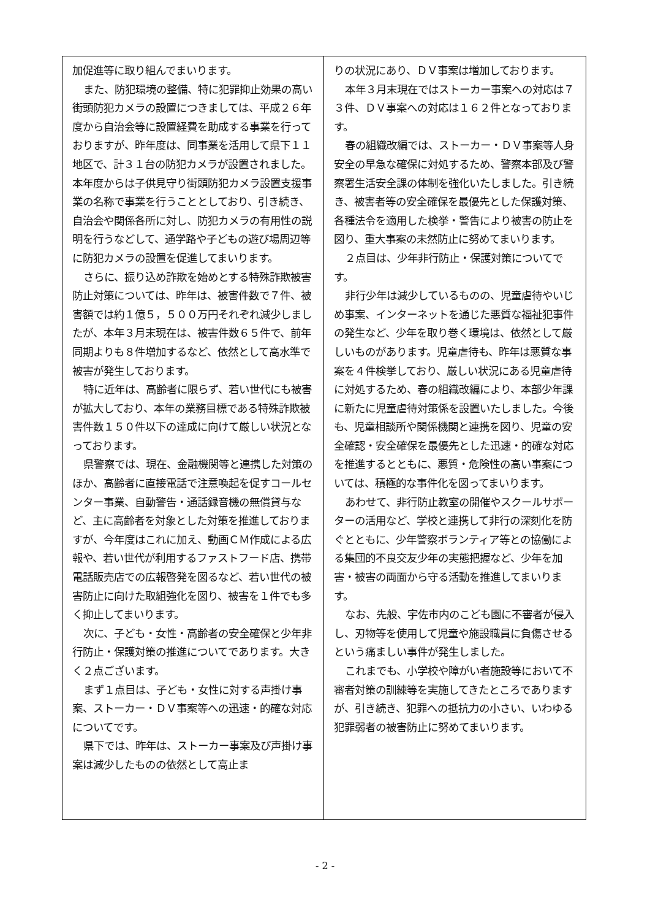加促進等に取り組んでまいります。
また、防犯環境の整備、特に犯罪抑止効果の高い街頭防犯カメラの設置につきましては、平成２６年度から自治会等に設置経費を助成する事業を行っておりますが、昨年度は、同事業を活用して県下１１地区で、計３１台の防犯カメラが設置されました。本年度からは子供見守り街頭防犯カメラ設置支援事業の名称で事業を行うこととしており、引き続き、自治会や関係各所に対し、防犯カメラの有用性の説明を行うなどして、通学路や子どもの遊び場周辺等に防犯カメラの設置を促進してまいります。
さらに、振り込め詐欺を始めとする特殊詐欺被害防止対策については、昨年は、被害件数で７件、被害額では約１億５，５００万円それぞれ減少しましたが、本年３月末現在は、被害件数６５件で、前年同期よりも８件増加するなど、依然として高水準で被害が発生しております。
特に近年は、高齢者に限らず、若い世代にも被害が拡大しており、本年の業務目標である特殊詐欺被害件数１５０件以下の達成に向けて厳しい状況となっております。
県警察では、現在、金融機関等と連携した対策のほか、高齢者に直接電話で注意喚起を促すコールセンター事業、自動警告・通話録音機の無償貸与など、主に高齢者を対象とした対策を推進しておりますが、今年度はこれに加え、動画ＣＭ作成による広報や、若い世代が利用するファストフード店、携帯電話販売店での広報啓発を図るなど、若い世代の被害防止に向けた取組強化を図り、被害を１件でも多く抑止してまいります。
次に、子ども・女性・高齢者の安全確保と少年非行防止・保護対策の推進についてであります。大きく２点ございます。
まず１点目は、子ども・女性に対する声掛け事案、ストーカー・ＤＶ事案等への迅速・的確な対応についてです。
県下では、昨年は、ストーカー事案及び声掛け事案は減少したものの依然として高止ま
りの状況にあり、ＤＶ事案は増加しております。
本年３月末現在ではストーカー事案への対応は７３件、ＤＶ事案への対応は１６２件となっております。
春の組織改編では、ストーカー・ＤＶ事案等人身安全の早急な確保に対処するため、警察本部及び警察署生活安全課の体制を強化いたしました。引き続き、被害者等の安全確保を最優先とした保護対策、各種法令を適用した検挙・警告により被害の防止を図り、重大事案の未然防止に努めてまいります。
２点目は、少年非行防止・保護対策についてです。
非行少年は減少しているものの、児童虐待やいじめ事案、インターネットを通じた悪質な福祉犯事件の発生など、少年を取り巻く環境は、依然として厳しいものがあります。児童虐待も、昨年は悪質な事案を４件検挙しており、厳しい状況にある児童虐待に対処するため、春の組織改編により、本部少年課に新たに児童虐待対策係を設置いたしました。今後も、児童相談所や関係機関と連携を図り、児童の安全確認・安全確保を最優先とした迅速・的確な対応を推進するとともに、悪質・危険性の高い事案については、積極的な事件化を図ってまいります。
あわせて、非行防止教室の開催やスクールサポーターの活用など、学校と連携して非行の深刻化を防ぐとともに、少年警察ボランティア等との協働による集団的不良交友少年の実態把握など、少年を加害・被害の両面から守る活動を推進してまいります。
なお、先般、宇佐市内のこども園に不審者が侵入し、刃物等を使用して児童や施設職員に負傷させるという痛ましい事件が発生しました。
これまでも、小学校や障がい者施設等において不審者対策の訓練等を実施してきたところでありますが、引き続き、犯罪への抵抗力の小さい、いわゆる犯罪弱者の被害防止に努めてまいります。
- 2 -